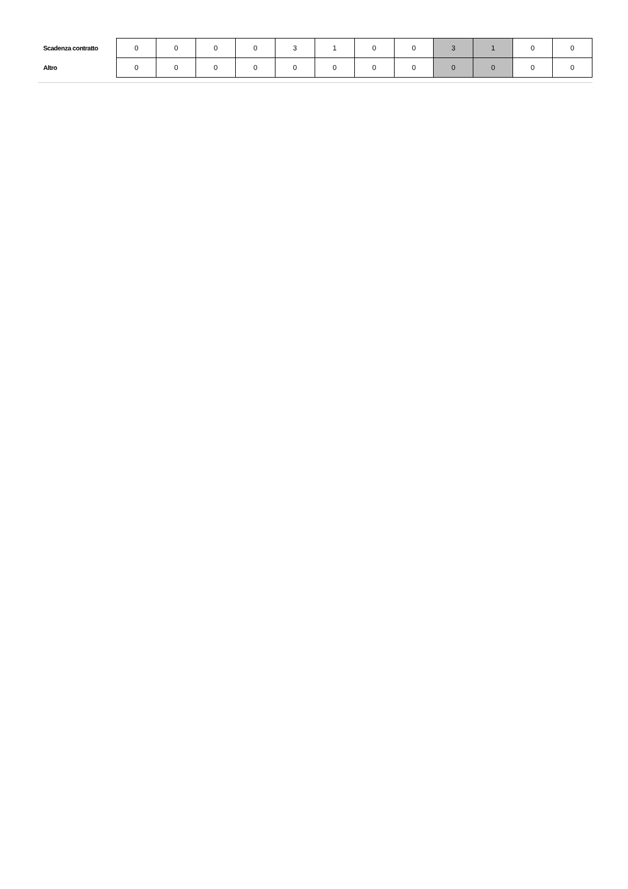| Scadenza contratto | 0 | 0 | 0 | 0 | 3 | 1 | 0 | 0 | 3 | 1 | 0 | 0 |
| Altro | 0 | 0 | 0 | 0 | 0 | 0 | 0 | 0 | 0 | 0 | 0 | 0 |